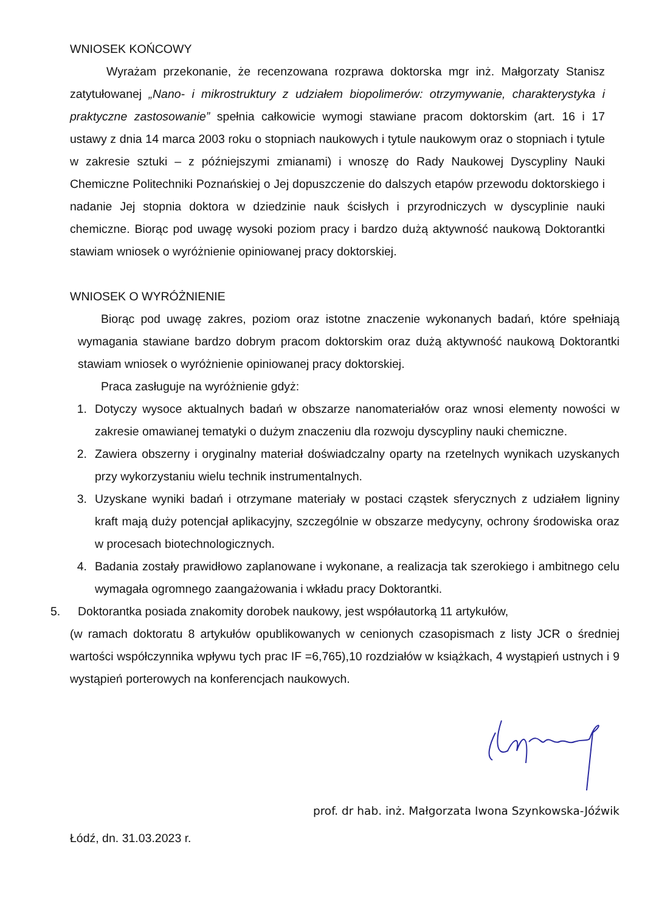WNIOSEK KOŃCOWY
Wyrażam przekonanie, że recenzowana rozprawa doktorska mgr inż. Małgorzaty Stanisz zatytułowanej „Nano- i mikrostruktury z udziałem biopolimerów: otrzymywanie, charakterystyka i praktyczne zastosowanie” spełnia całkowicie wymogi stawiane pracom doktorskim (art. 16 i 17 ustawy z dnia 14 marca 2003 roku o stopniach naukowych i tytule naukowym oraz o stopniach i tytule w zakresie sztuki – z późniejszymi zmianami) i wnoszę do Rady Naukowej Dyscypliny Nauki Chemiczne Politechniki Poznańskiej o Jej dopuszczenie do dalszych etapów przewodu doktorskiego i nadanie Jej stopnia doktora w dziedzinie nauk ścisłych i przyrodniczych w dyscyplinie nauki chemiczne. Biorąc pod uwagę wysoki poziom pracy i bardzo dużą aktywność naukową Doktorantki stawiam wniosek o wyróżnienie opiniowanej pracy doktorskiej.
WNIOSEK O WYRÓŻNIENIE
Biorąc pod uwagę zakres, poziom oraz istotne znaczenie wykonanych badań, które spełniają wymagania stawiane bardzo dobrym pracom doktorskim oraz dużą aktywność naukową Doktorantki stawiam wniosek o wyróżnienie opiniowanej pracy doktorskiej.
Praca zasługuje na wyróżnienie gdyż:
1. Dotyczy wysoce aktualnych badań w obszarze nanomateriałów oraz wnosi elementy nowości w zakresie omawianej tematyki o dużym znaczeniu dla rozwoju dyscypliny nauki chemiczne.
2. Zawiera obszerny i oryginalny materiał doświadczalny oparty na rzetelnych wynikach uzyskanych przy wykorzystaniu wielu technik instrumentalnych.
3. Uzyskane wyniki badań i otrzymane materiały w postaci cząstek sferycznych z udziałem ligniny kraft mają duży potencjał aplikacyjny, szczególnie w obszarze medycyny, ochrony środowiska oraz w procesach biotechnologicznych.
4. Badania zostały prawidłowo zaplanowane i wykonane, a realizacja tak szerokiego i ambitnego celu wymagała ogromnego zaangażowania i wkładu pracy Doktorantki.
5. Doktorantka posiada znakomity dorobek naukowy, jest współautorką 11 artykułów,
(w ramach doktoratu 8 artykułów opublikowanych w cenionych czasopismach z listy JCR o średniej wartości współczynnika wpływu tych prac IF =6,765),10 rozdziałów w książkach, 4 wystąpień ustnych i 9 wystąpień porterowych na konferencjach naukowych.
prof. dr hab. inż. Małgorzata Iwona Szynkowska-Jóźwik
Łódź, dn. 31.03.2023 r.